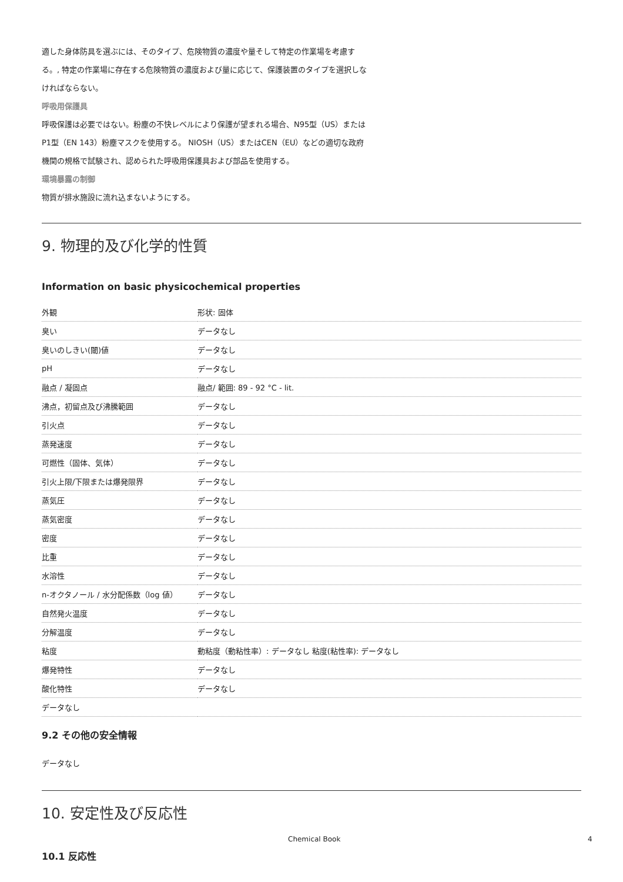適した身体防具を選ぶには、そのタイプ、危険物質の濃度や量そして特定の作業場を考慮す
る。, 特定の作業場に存在する危険物質の濃度および量に応じて、保護装置のタイプを選択しな
ければならない。
呼吸用保護具
呼吸保護は必要ではない。粉塵の不快レベルにより保護が望まれる場合、N95型（US）または
P1型（EN 143）粉塵マスクを使用する。 NIOSH（US）またはCEN（EU）などの適切な政府
機関の規格で試験され、認められた呼吸用保護具および部品を使用する。
環境暴露の制御
物質が排水施設に流れ込まないようにする。
9. 物理的及び化学的性質
Information on basic physicochemical properties
| 外観 | 形状: 固体 |
| 臭い | データなし |
| 臭いのしきい(閾)値 | データなし |
| pH | データなし |
| 融点 / 凝固点 | 融点/ 範囲: 89 - 92 °C - lit. |
| 沸点，初留点及び沸騰範囲 | データなし |
| 引火点 | データなし |
| 蒸発速度 | データなし |
| 可燃性（固体、気体） | データなし |
| 引火上限/下限または爆発限界 | データなし |
| 蒸気圧 | データなし |
| 蒸気密度 | データなし |
| 密度 | データなし |
| 比重 | データなし |
| 水溶性 | データなし |
| n-オクタノール / 水分配係数（log 値） | データなし |
| 自然発火温度 | データなし |
| 分解温度 | データなし |
| 粘度 | 動粘度（動粘性率）: データなし 粘度(粘性率): データなし |
| 爆発特性 | データなし |
| 酸化特性 | データなし |
| データなし | |
9.2 その他の安全情報
データなし
10. 安定性及び反応性
10.1 反応性
Chemical Book 4